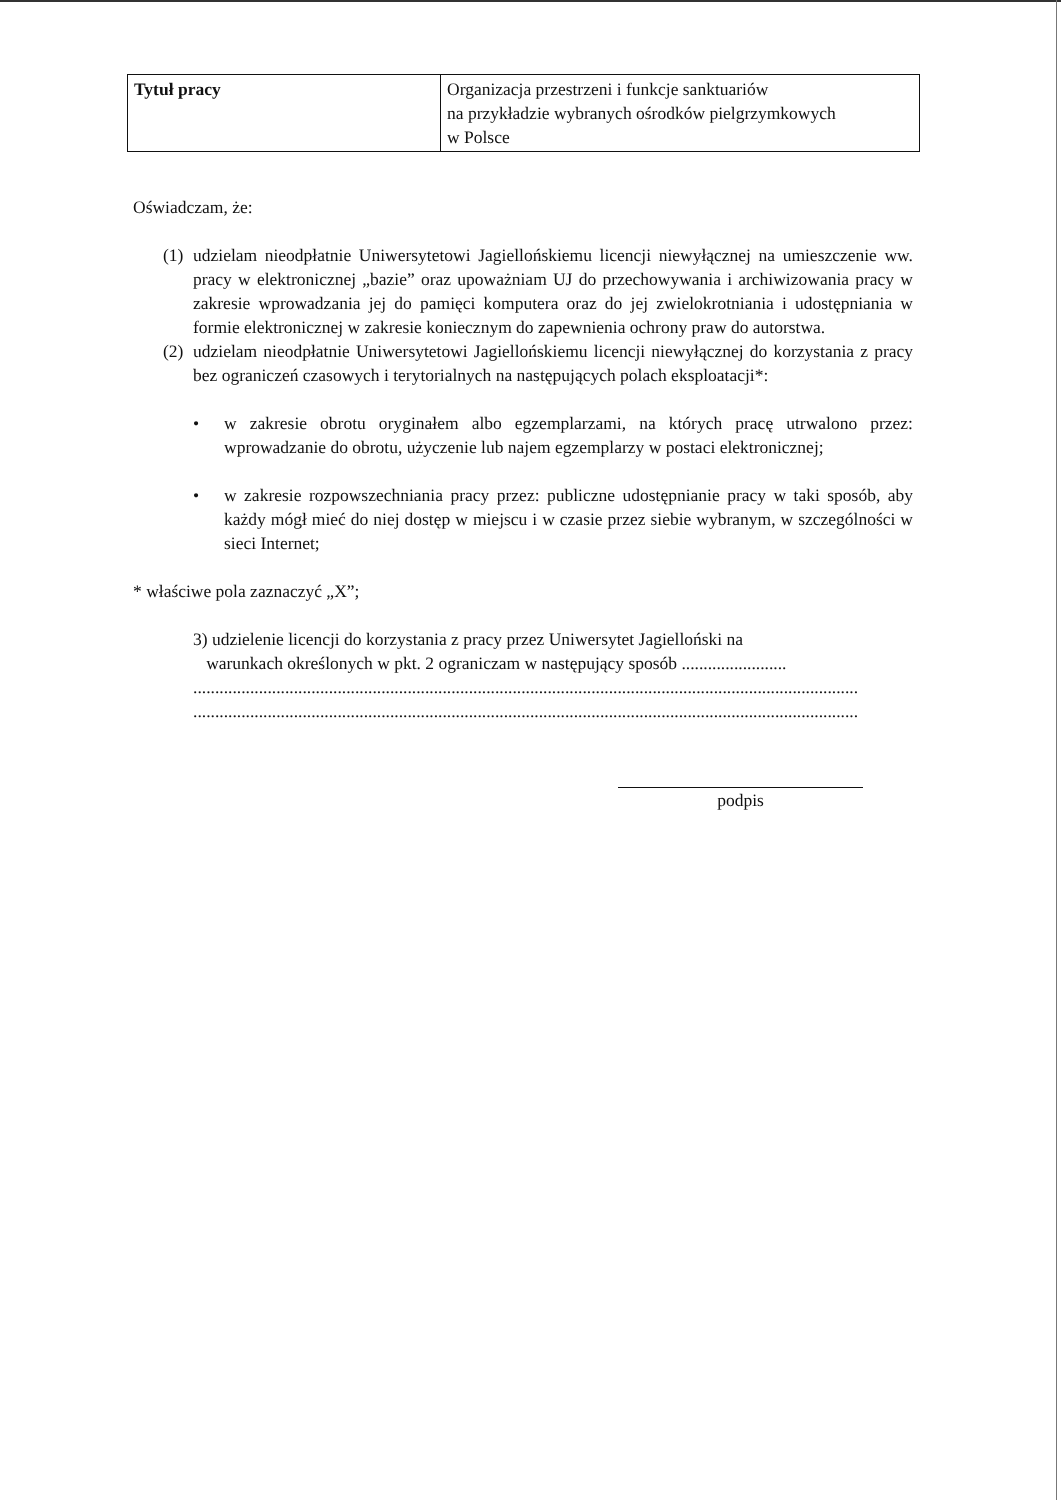| Tytuł pracy | Organizacja przestrzeni i funkcje sanktuariów na przykładzie wybranych ośrodków pielgrzymkowych w Polsce |
Oświadczam, że:
(1) udzielam nieodpłatnie Uniwersytetowi Jagiellońskiemu licencji niewyłącznej na umieszczenie ww. pracy w elektronicznej „bazie” oraz upoważniam UJ do przechowywania i archiwizowania pracy w zakresie wprowadzania jej do pamięci komputera oraz do jej zwielokrotniania i udostępniania w formie elektronicznej w zakresie koniecznym do zapewnienia ochrony praw do autorstwa.
(2) udzielam nieodpłatnie Uniwersytetowi Jagiellońskiemu licencji niewyłącznej do korzystania z pracy bez ograniczeń czasowych i terytorialnych na następujących polach eksploatacji*:
• w zakresie obrotu oryginałem albo egzemplarzami, na których pracę utrwalono przez: wprowadzanie do obrotu, użyczenie lub najem egzemplarzy w postaci elektronicznej;
• w zakresie rozpowszechniania pracy przez: publiczne udostępnianie pracy w taki sposób, aby każdy mógł mieć do niej dostęp w miejscu i w czasie przez siebie wybranym, w szczególności w sieci Internet;
* właściwe pola zaznaczyć „X”;
3) udzielenie licencji do korzystania z pracy przez Uniwersytet Jagielloński na
warunkach określonych w pkt. 2 ograniczam w następujący sposób ........................
........................................................................................................................................................
........................................................................................................................................................
podpis